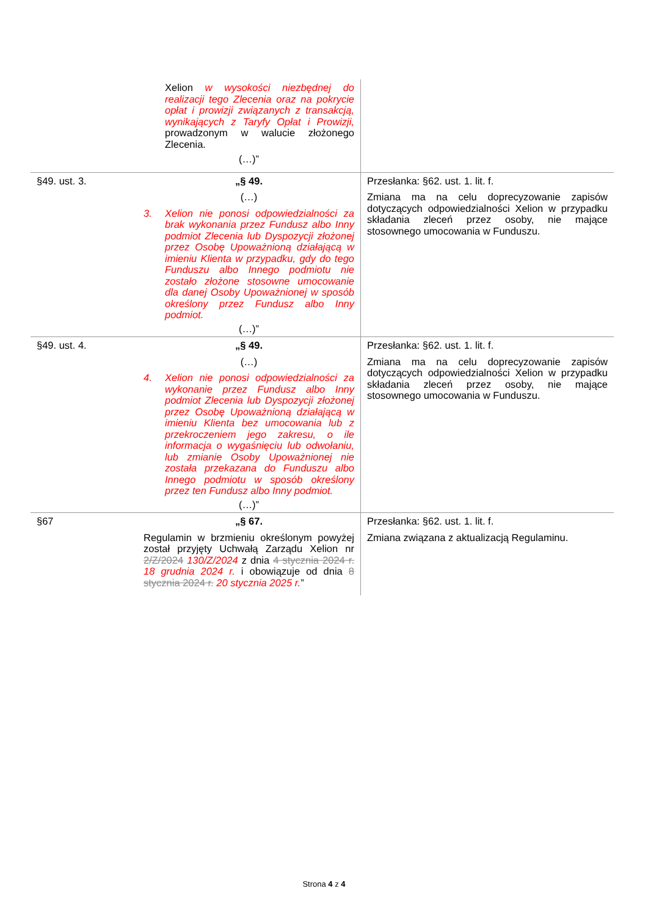| | Xelion w wysokości niezbędnej do realizacji tego Zlecenia oraz na pokrycie opłat i prowizji związanych z transakcją, wynikających z Taryfy Opłat i Prowizji, prowadzonym w walucie złożonego Zlecenia. (…)” | |
| §49. ust. 3. | „§ 49. (…) 3. Xelion nie ponosi odpowiedzialności za brak wykonania przez Fundusz albo Inny podmiot Zlecenia lub Dyspozycji złożonej przez Osobę Upoważnioną działającą w imieniu Klienta w przypadku, gdy do tego Funduszu albo Innego podmiotu nie zostało złożone stosowne umocowanie dla danej Osoby Upoważnionej w sposób określony przez Fundusz albo Inny podmiot. (…)” | Przesłanka: §62. ust. 1. lit. f. Zmiana ma na celu doprecyzowanie zapisów dotyczących odpowiedzialności Xelion w przypadku składania zleceń przez osoby, nie mające stosownego umocowania w Funduszu. |
| §49. ust. 4. | „§ 49. (…) 4. Xelion nie ponosi odpowiedzialności za wykonanie przez Fundusz albo Inny podmiot Zlecenia lub Dyspozycji złożonej przez Osobę Upoważnioną działającą w imieniu Klienta bez umocowania lub z przekroczeniem jego zakresu, o ile informacja o wygaśnięciu lub odwołaniu, lub zmianie Osoby Upoważnionej nie została przekazana do Funduszu albo Innego podmiotu w sposób określony przez ten Fundusz albo Inny podmiot. (…)” | Przesłanka: §62. ust. 1. lit. f. Zmiana ma na celu doprecyzowanie zapisów dotyczących odpowiedzialności Xelion w przypadku składania zleceń przez osoby, nie mające stosownego umocowania w Funduszu. |
| §67 | „§ 67. Regulamin w brzmieniu określonym powyżej został przyjęty Uchwałą Zarządu Xelion nr 2/Z/2024 130/Z/2024 z dnia 4 stycznia 2024 r. 18 grudnia 2024 r. i obowiązuje od dnia 8 stycznia 2024 r. 20 stycznia 2025 r. ” | Przesłanka: §62. ust. 1. lit. f. Zmiana związana z aktualizacją Regulaminu. |
Strona 4 z 4